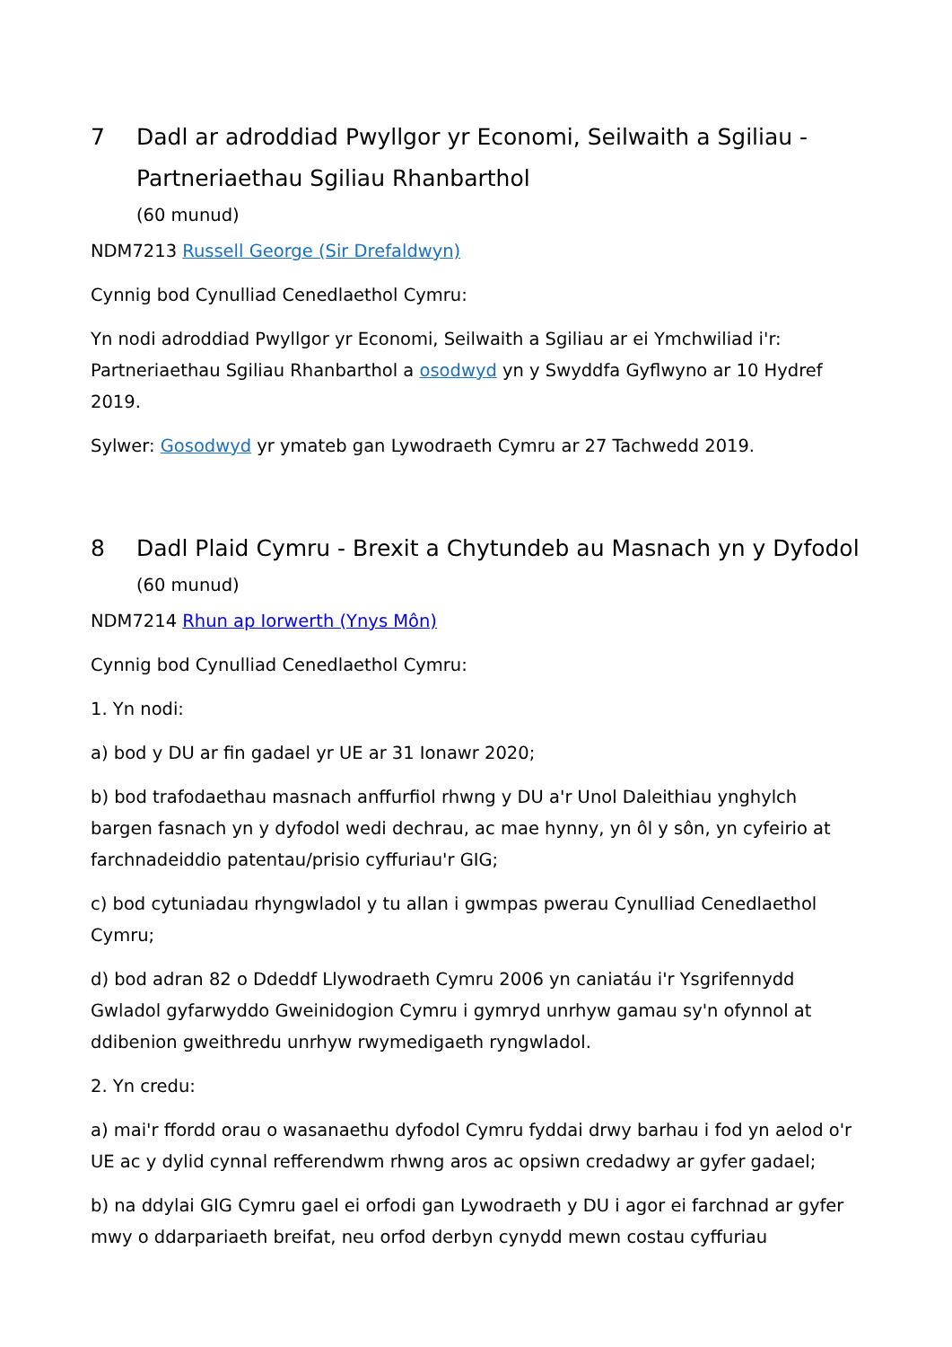7 Dadl ar adroddiad Pwyllgor yr Economi, Seilwaith a Sgiliau - Partneriaethau Sgiliau Rhanbarthol
(60 munud)
NDM7213 Russell George (Sir Drefaldwyn)
Cynnig bod Cynulliad Cenedlaethol Cymru:
Yn nodi adroddiad Pwyllgor yr Economi, Seilwaith a Sgiliau ar ei Ymchwiliad i'r: Partneriaethau Sgiliau Rhanbarthol a osodwyd yn y Swyddfa Gyflwyno ar 10 Hydref 2019.
Sylwer: Gosodwyd yr ymateb gan Lywodraeth Cymru ar 27 Tachwedd 2019.
8 Dadl Plaid Cymru - Brexit a Chytundeb au Masnach yn y Dyfodol
(60 munud)
NDM7214 Rhun ap Iorwerth (Ynys Môn)
Cynnig bod Cynulliad Cenedlaethol Cymru:
1. Yn nodi:
a) bod y DU ar fin gadael yr UE ar 31 Ionawr 2020;
b) bod trafodaethau masnach anffurfiol rhwng y DU a'r Unol Daleithiau ynghylch bargen fasnach yn y dyfodol wedi dechrau, ac mae hynny, yn ôl y sôn, yn cyfeirio at farchnadeiddio patentau/prisio cyffuriau'r GIG;
c) bod cytuniadau rhyngwladol y tu allan i gwmpas pwerau Cynulliad Cenedlaethol Cymru;
d) bod adran 82 o Ddeddf Llywodraeth Cymru 2006 yn caniatáu i'r Ysgrifennydd Gwladol gyfarwyddo Gweinidogion Cymru i gymryd unrhyw gamau sy'n ofynnol at ddibenion gweithredu unrhyw rwymedigaeth ryngwladol.
2. Yn credu:
a) mai'r ffordd orau o wasanaethu dyfodol Cymru fyddai drwy barhau i fod yn aelod o'r UE ac y dylid cynnal refferendwm rhwng aros ac opsiwn credadwy ar gyfer gadael;
b) na ddylai GIG Cymru gael ei orfodi gan Lywodraeth y DU i agor ei farchnad ar gyfer mwy o ddarpariaeth breifat, neu orfod derbyn cynydd mewn costau cyffuriau